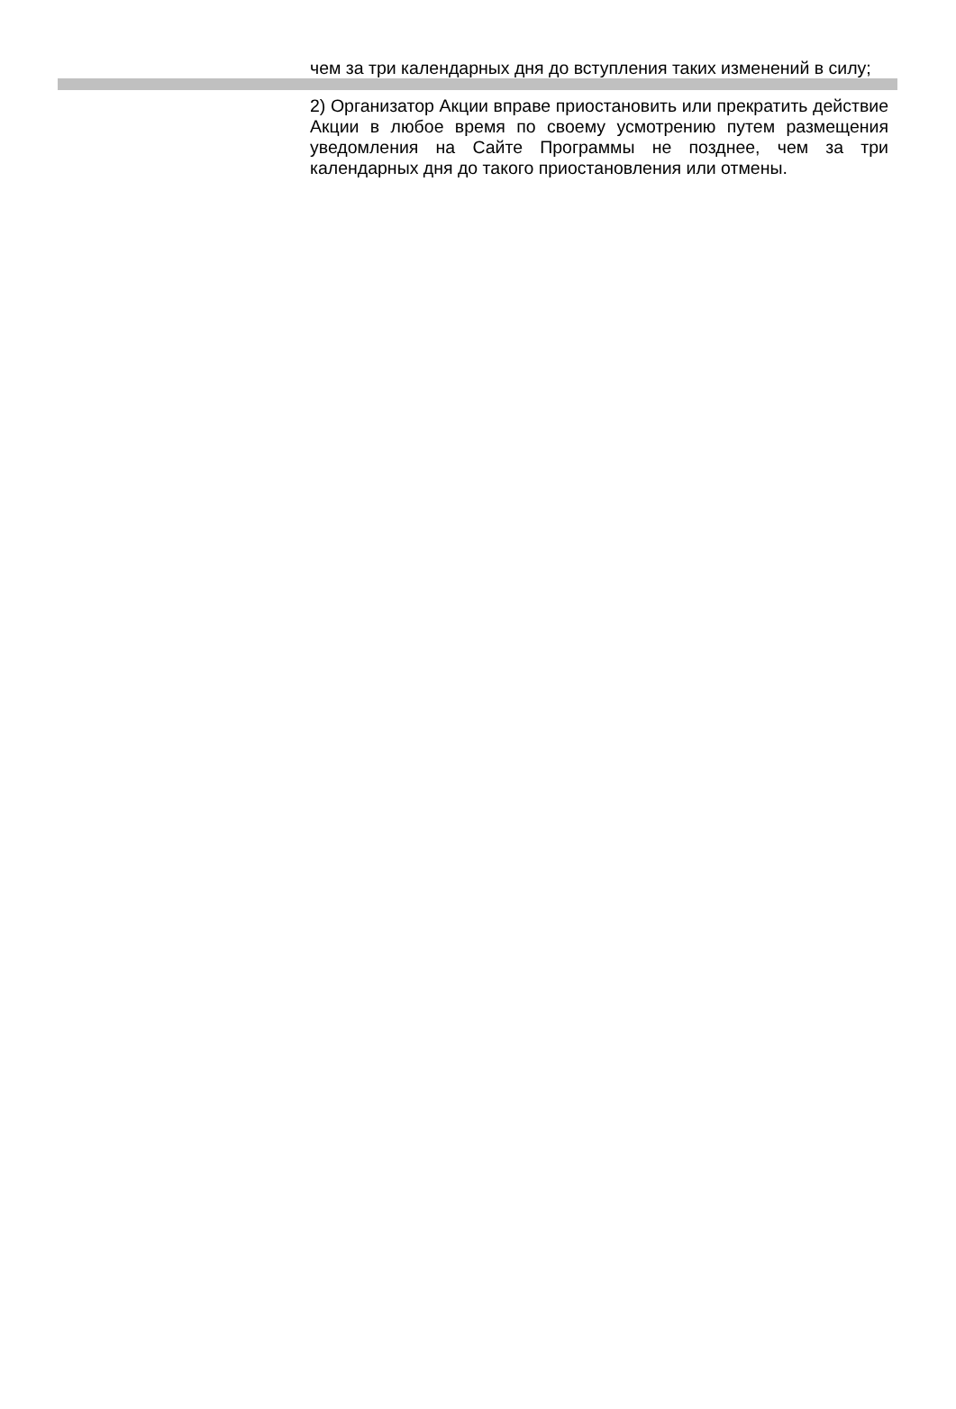| | чем за три календарных дня до вступления таких изменений в силу; |
| | 2) Организатор Акции вправе приостановить или прекратить действие Акции в любое время по своему усмотрению путем размещения уведомления на Сайте Программы не позднее, чем за три календарных дня до такого приостановления или отмены. |